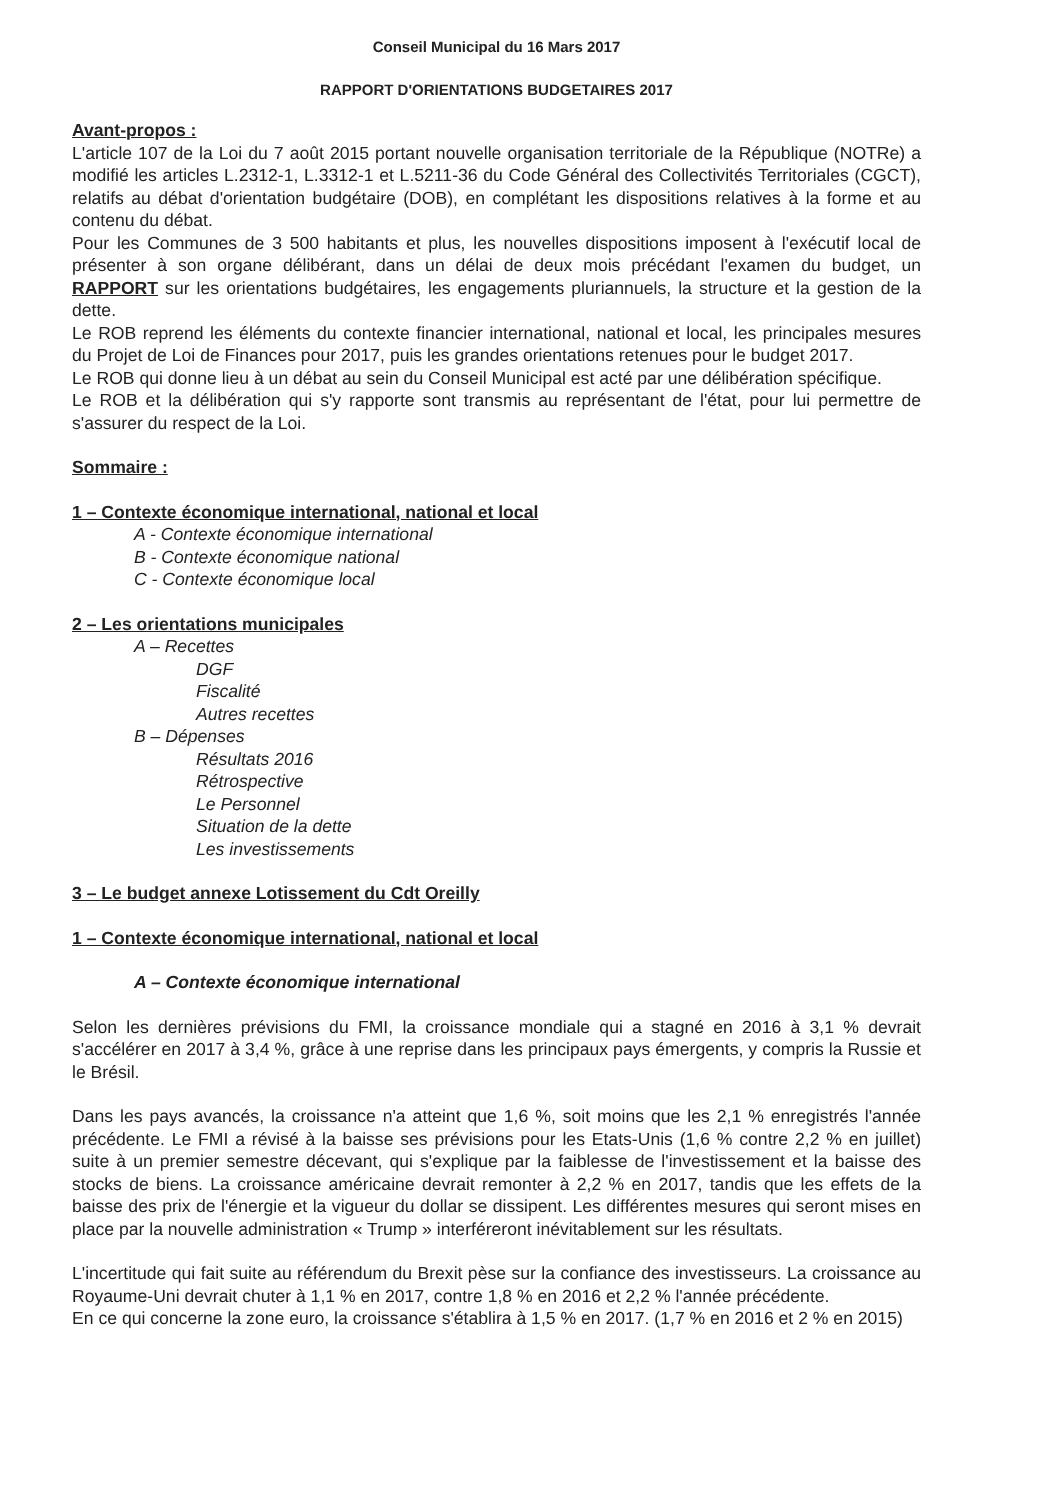Conseil Municipal du 16 Mars 2017
RAPPORT D'ORIENTATIONS BUDGETAIRES 2017
Avant-propos :
L'article 107 de la Loi du 7 août 2015 portant nouvelle organisation territoriale de la République (NOTRe) a modifié les articles L.2312-1, L.3312-1 et L.5211-36 du Code Général des Collectivités Territoriales (CGCT), relatifs au débat d'orientation budgétaire (DOB), en complétant les dispositions relatives à la forme et au contenu du débat.
Pour les Communes de 3 500 habitants et plus, les nouvelles dispositions imposent à l'exécutif local de présenter à son organe délibérant, dans un délai de deux mois précédant l'examen du budget, un RAPPORT sur les orientations budgétaires, les engagements pluriannuels, la structure et la gestion de la dette.
Le ROB reprend les éléments du contexte financier international, national et local, les principales mesures du Projet de Loi de Finances pour 2017, puis les grandes orientations retenues pour le budget 2017.
Le ROB qui donne lieu à un débat au sein du Conseil Municipal est acté par une délibération spécifique.
Le ROB et la délibération qui s'y rapporte sont transmis au représentant de l'état, pour lui permettre de s'assurer du respect de la Loi.
Sommaire :
1 – Contexte économique international, national et local
A - Contexte économique international
B - Contexte économique national
C - Contexte économique local
2 – Les orientations municipales
A – Recettes
DGF
Fiscalité
Autres recettes
B – Dépenses
Résultats 2016
Rétrospective
Le Personnel
Situation de la dette
Les investissements
3 – Le budget annexe Lotissement du Cdt Oreilly
1 – Contexte économique international, national et local
A – Contexte économique international
Selon les dernières prévisions du FMI, la croissance mondiale qui a stagné en 2016 à 3,1 % devrait s'accélérer en 2017 à 3,4 %, grâce à une reprise dans les principaux pays émergents, y compris la Russie et le Brésil.
Dans les pays avancés, la croissance n'a atteint que 1,6 %, soit moins que les 2,1 % enregistrés l'année précédente. Le FMI a révisé à la baisse ses prévisions pour les Etats-Unis (1,6 % contre 2,2 % en juillet) suite à un premier semestre décevant, qui s'explique par la faiblesse de l'investissement et la baisse des stocks de biens. La croissance américaine devrait remonter à 2,2 % en 2017, tandis que les effets de la baisse des prix de l'énergie et la vigueur du dollar se dissipent. Les différentes mesures qui seront mises en place par la nouvelle administration « Trump » interféreront inévitablement sur les résultats.
L'incertitude qui fait suite au référendum du Brexit pèse sur la confiance des investisseurs. La croissance au Royaume-Uni devrait chuter à 1,1 % en 2017, contre 1,8 % en 2016 et 2,2 % l'année précédente.
En ce qui concerne la zone euro, la croissance s'établira à 1,5 % en 2017. (1,7 % en 2016 et 2 % en 2015)